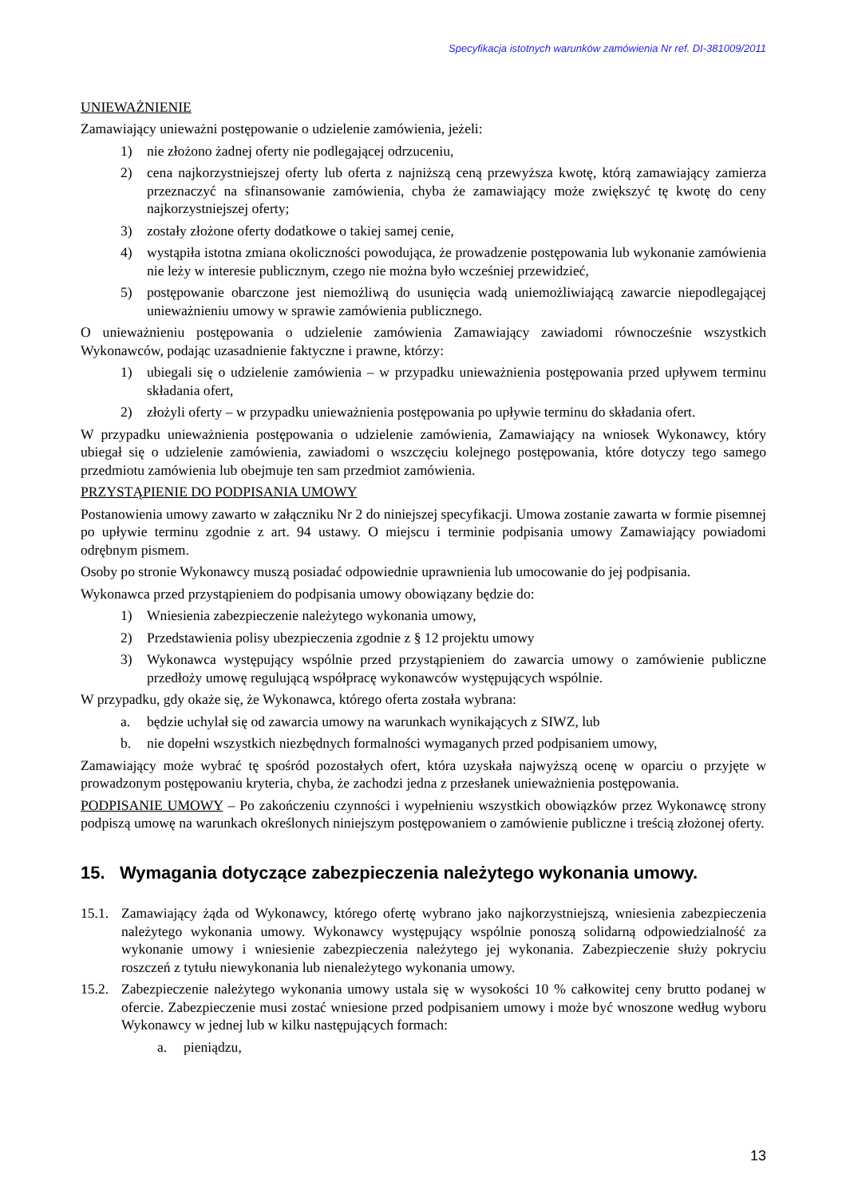Specyfikacja istotnych warunków zamówienia Nr ref. DI-381009/2011
UNIEWAŻNIENIE
Zamawiający unieważni postępowanie o udzielenie zamówienia, jeżeli:
1) nie złożono żadnej oferty nie podlegającej odrzuceniu,
2) cena najkorzystniejszej oferty lub oferta z najniższą ceną przewyższa kwotę, którą zamawiający zamierza przeznaczyć na sfinansowanie zamówienia, chyba że zamawiający może zwiększyć tę kwotę do ceny najkorzystniejszej oferty;
3) zostały złożone oferty dodatkowe o takiej samej cenie,
4) wystąpiła istotna zmiana okoliczności powodująca, że prowadzenie postępowania lub wykonanie zamówienia nie leży w interesie publicznym, czego nie można było wcześniej przewidzieć,
5) postępowanie obarczone jest niemożliwą do usunięcia wadą uniemożliwiającą zawarcie niepodlegającej unieważnieniu umowy w sprawie zamówienia publicznego.
O unieważnieniu postępowania o udzielenie zamówienia Zamawiający zawiadomi równocześnie wszystkich Wykonawców, podając uzasadnienie faktyczne i prawne, którzy:
1) ubiegali się o udzielenie zamówienia – w przypadku unieważnienia postępowania przed upływem terminu składania ofert,
2) złożyli oferty – w przypadku unieważnienia postępowania po upływie terminu do składania ofert.
W przypadku unieważnienia postępowania o udzielenie zamówienia, Zamawiający na wniosek Wykonawcy, który ubiegał się o udzielenie zamówienia, zawiadomi o wszczęciu kolejnego postępowania, które dotyczy tego samego przedmiotu zamówienia lub obejmuje ten sam przedmiot zamówienia.
PRZYSTĄPIENIE DO PODPISANIA UMOWY
Postanowienia umowy zawarto w załączniku Nr 2 do niniejszej specyfikacji. Umowa zostanie zawarta w formie pisemnej po upływie terminu zgodnie z art. 94 ustawy. O miejscu i terminie podpisania umowy Zamawiający powiadomi odrębnym pismem.
Osoby po stronie Wykonawcy muszą posiadać odpowiednie uprawnienia lub umocowanie do jej podpisania.
Wykonawca przed przystąpieniem do podpisania umowy obowiązany będzie do:
1) Wniesienia zabezpieczenie należytego wykonania umowy,
2) Przedstawienia polisy ubezpieczenia zgodnie z § 12 projektu umowy
3) Wykonawca występujący wspólnie przed przystąpieniem do zawarcia umowy o zamówienie publiczne przedłoży umowę regulującą współpracę wykonawców występujących wspólnie.
W przypadku, gdy okaże się, że Wykonawca, którego oferta została wybrana:
a. będzie uchylał się od zawarcia umowy na warunkach wynikających z SIWZ, lub
b. nie dopełni wszystkich niezbędnych formalności wymaganych przed podpisaniem umowy,
Zamawiający może wybrać tę spośród pozostałych ofert, która uzyskała najwyższą ocenę w oparciu o przyjęte w prowadzonym postępowaniu kryteria, chyba, że zachodzi jedna z przesłanek unieważnienia postępowania.
PODPISANIE UMOWY – Po zakończeniu czynności i wypełnieniu wszystkich obowiązków przez Wykonawcę strony podpiszą umowę na warunkach określonych niniejszym postępowaniem o zamówienie publiczne i treścią złożonej oferty.
15. Wymagania dotyczące zabezpieczenia należytego wykonania umowy.
15.1. Zamawiający żąda od Wykonawcy, którego ofertę wybrano jako najkorzystniejszą, wniesienia zabezpieczenia należytego wykonania umowy. Wykonawcy występujący wspólnie ponoszą solidarną odpowiedzialność za wykonanie umowy i wniesienie zabezpieczenia należytego jej wykonania. Zabezpieczenie służy pokryciu roszczeń z tytułu niewykonania lub nienależytego wykonania umowy.
15.2. Zabezpieczenie należytego wykonania umowy ustala się w wysokości 10 % całkowitej ceny brutto podanej w ofercie. Zabezpieczenie musi zostać wniesione przed podpisaniem umowy i może być wnoszone według wyboru Wykonawcy w jednej lub w kilku następujących formach:
a. pieniądzu,
13